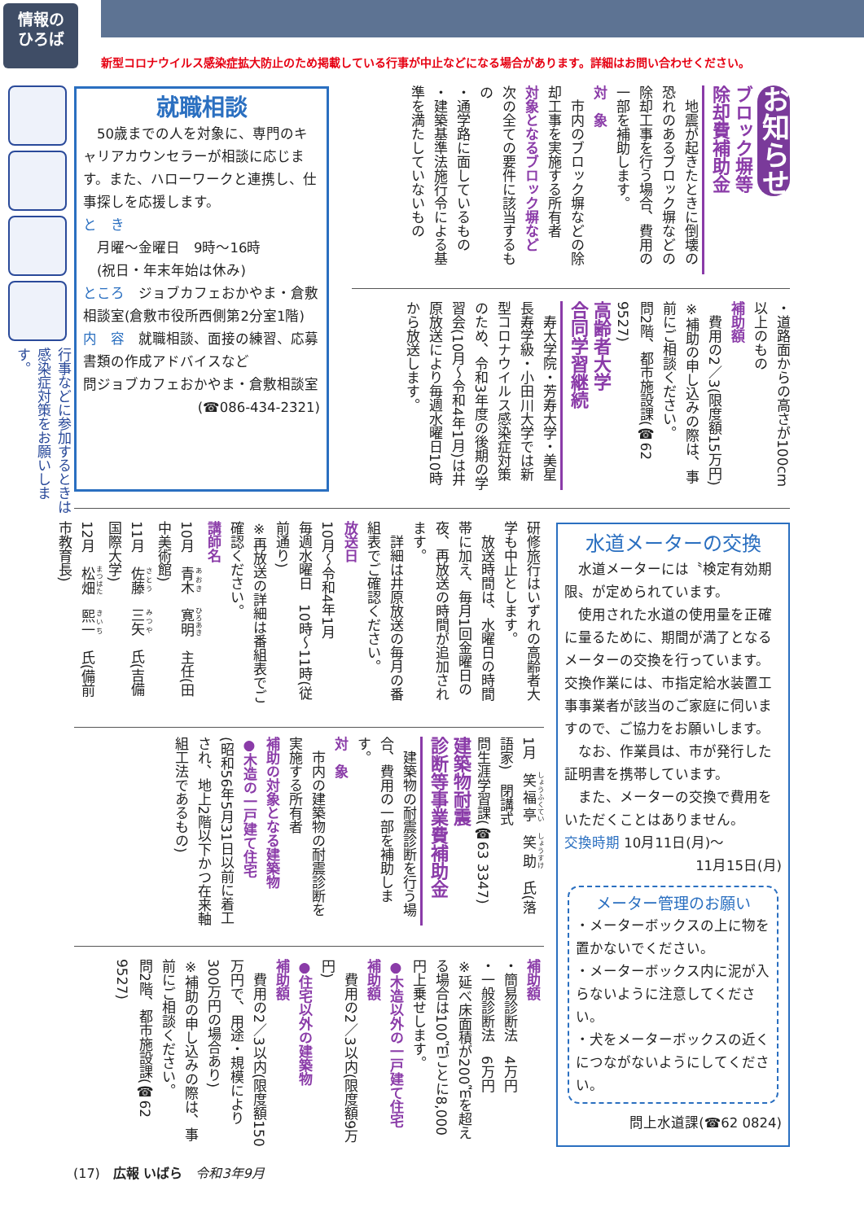情報の
ひろば
新型コロナウイルス感染症拡大防止のため掲載している行事が中止などになる場合があります。詳細はお問い合わせください。
行事などに参加するときは感染症対策をお願いします。
就職相談
　50歳までの人を対象に、専門のキャリアカウンセラーが相談に応じます。また、ハローワークと連携し、仕事探しを応援します。
と　き
　月曜～金曜日　9時～16時
　(祝日・年末年始は休み)
ところ　ジョブカフェおかやま・倉敷相談室(倉敷市役所西側第2分室1階)
内　容　就職相談、面接の練習、応募書類の作成アドバイスなど
問ジョブカフェおかやま・倉敷相談室
(☎086-434-2321)
お知らせ
ブロック塀等
除却費補助金
　地震が起きたときに倒壊の恐れのあるブロック塀などの除却工事を行う場合、費用の一部を補助します。
対　象
　市内のブロック塀などの除却工事を実施する所有者
対象となるブロック塀など
次の全ての要件に該当するもの
・通学路に面しているもの
・建築基準法施行令による基準を満たしていないもの
・道路面からの高さが100cm以上のもの
補助額
　費用の2／3(限度額15万円)
※補助の申し込みの際は、事前にご相談ください。
問2階、都市施設課(☎62 9527)
高齢者大学
合同学習継続
　寿大学院・芳寿大学・美星長寿学級・小田川大学では新型コロナウイルス感染症対策のため、令和3年度の後期の学習会(10月～令和4年1月)は井原放送により毎週水曜日10時から放送します。
研修旅行はいずれの高齢者大学も中止とします。
　放送時間は、水曜日の時間帯に加え、毎月1回金曜日の夜、再放送の時間が追加されます。
　詳細は井原放送の毎月の番組表でご確認ください。
放送日
10月～令和4年1月
毎週水曜日　10時～11時(従前通り)
※再放送の詳細は番組表でご確認ください。
講師名
10月　青木　寛明　主任(田中美術館)
11月　佐藤　三矢　氏(吉備国際大学)
12月　松畑　熙一　氏(備前市教育長)
1月　笑福亭　笑助　氏(落語家)　閉講式
問生涯学習課(☎63 3347)
建築物耐震
診断等事業費補助金
　建築物の耐震診断を行う場合、費用の一部を補助します。
対　象
　市内の建築物の耐震診断を実施する所有者
補助の対象となる建築物
●木造の一戸建て住宅
(昭和56年5月31日以前に着工され、地上2階以下かつ在来軸組工法であるもの)
補助額
・簡易診断法　4万円
・一般診断法　6万円
※延べ床面積が200㎡を超える場合は100㎡ごとに8,000円上乗せします。
●木造以外の一戸建て住宅
補助額
　費用の2／3以内(限度額9万円)
●住宅以外の建築物
補助額
　費用の2／3以内(限度額150万円で、用途・規模により300万円の場合あり)
※補助の申し込みの際は、事前にご相談ください。
問2階、都市施設課(☎62 9527)
水道メーターの交換
　水道メーターには〝検定有効期限〟が定められています。
　使用された水道の使用量を正確に量るために、期間が満了となるメーターの交換を行っています。交換作業には、市指定給水装置工事事業者が該当のご家庭に伺いますので、ご協力をお願いします。
　なお、作業員は、市が発行した証明書を携帯しています。
　また、メーターの交換で費用をいただくことはありません。
交換時期 10月11日(月)～
11月15日(月)
メーター管理のお願い
・メーターボックスの上に物を置かないでください。
・メーターボックス内に泥が入らないように注意してください。
・犬をメーターボックスの近くにつながないようにしてください。
問上水道課(☎62 0824)
(17)　広報 いばら　令和3年9月